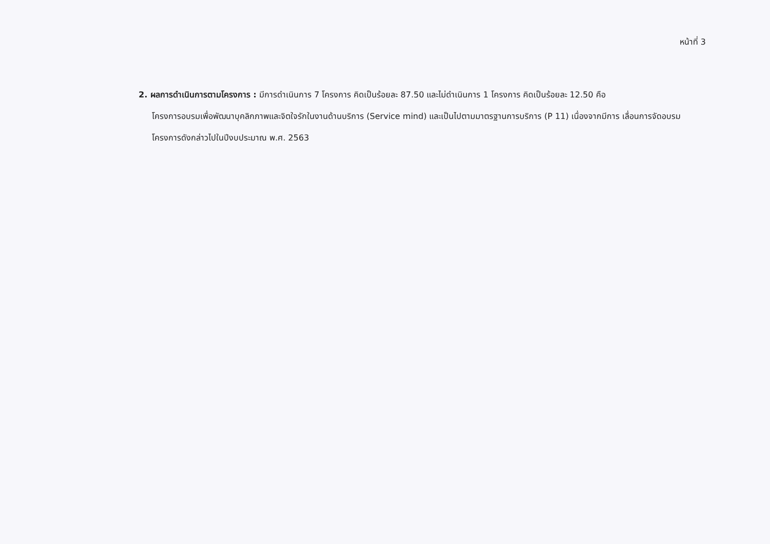หน้าที่ 3
2. ผลการดำเนินการตามโครงการ : มีการดำเนินการ 7 โครงการ คิดเป็นร้อยละ 87.50 และไม่ดำเนินการ 1 โครงการ คิดเป็นร้อยละ 12.50 คือ
โครงการอบรมเพื่อพัฒนาบุคลิกภาพและจิตใจรักในงานด้านบริการ (Service mind) และเป็นไปตามมาตรฐานการบริการ (P 11) เนื่องจากมีการ เลื่อนการจัดอบรมโครงการดังกล่าวไปในปีงบประมาณ พ.ศ. 2563